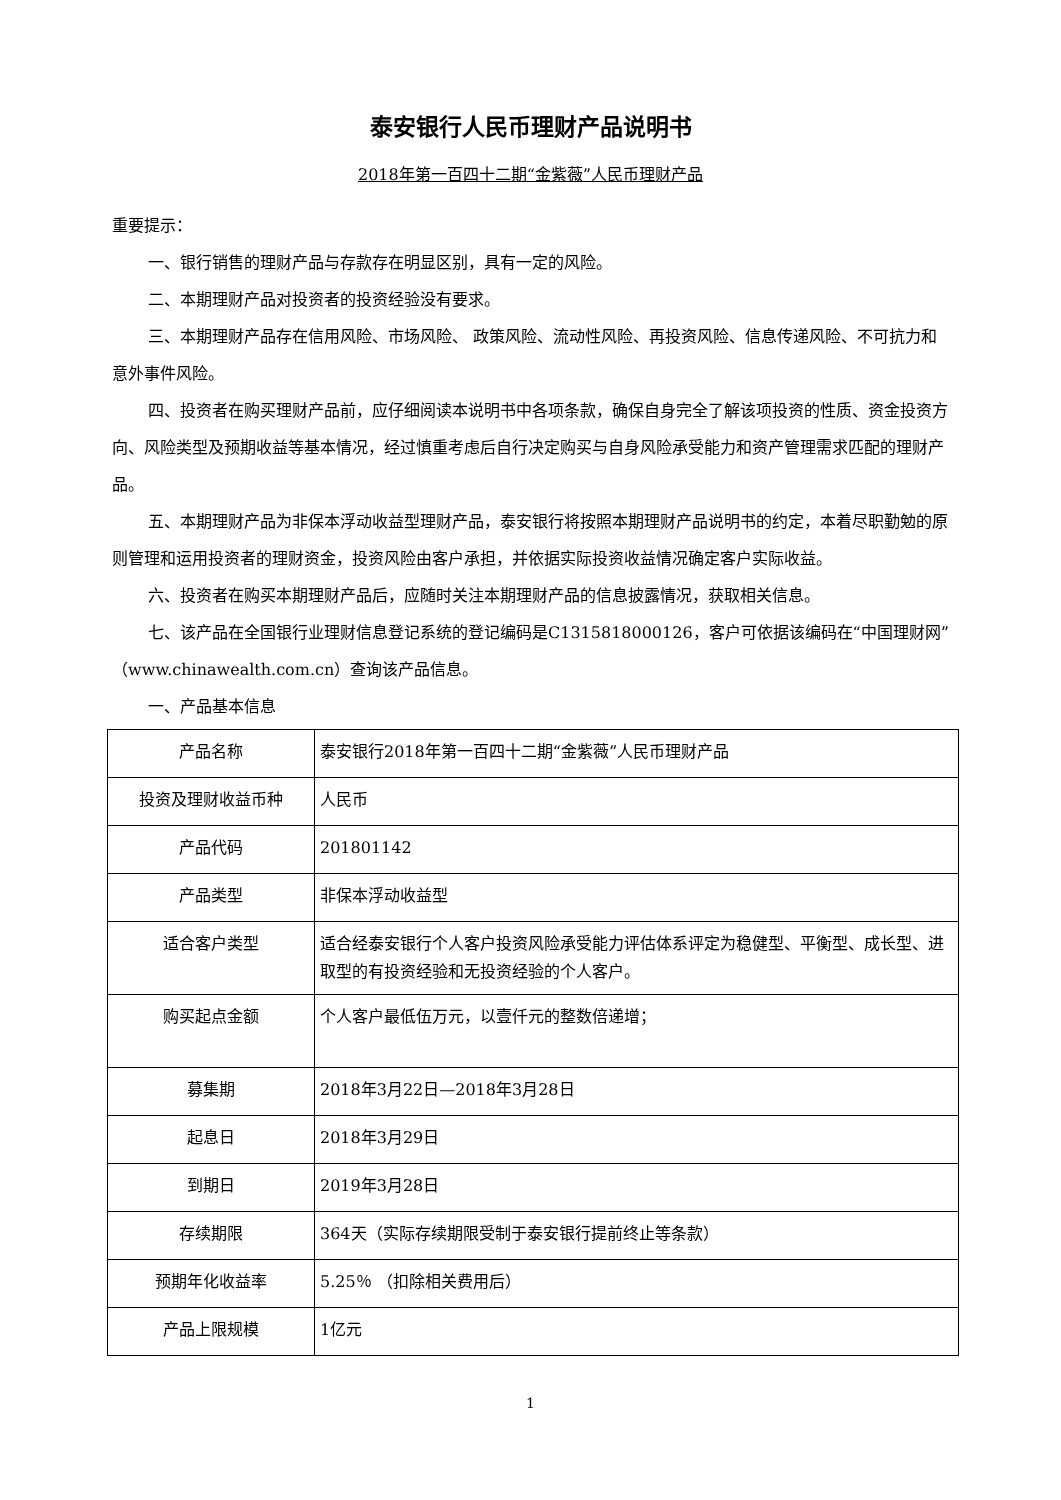泰安银行人民币理财产品说明书
2018年第一百四十二期“金紫薇”人民币理财产品
重要提示：
一、银行销售的理财产品与存款存在明显区别，具有一定的风险。
二、本期理财产品对投资者的投资经验没有要求。
三、本期理财产品存在信用风险、市场风险、 政策风险、流动性风险、再投资风险、信息传递风险、不可抗力和意外事件风险。
四、投资者在购买理财产品前，应仔细阅读本说明书中各项条款，确保自身完全了解该项投资的性质、资金投资方向、风险类型及预期收益等基本情况，经过慎重考虑后自行决定购买与自身风险承受能力和资产管理需求匹配的理财产品。
五、本期理财产品为非保本浮动收益型理财产品，泰安银行将按照本期理财产品说明书的约定，本着尽职勤勉的原则管理和运用投资者的理财资金，投资风险由客户承担，并依据实际投资收益情况确定客户实际收益。
六、投资者在购买本期理财产品后，应随时关注本期理财产品的信息披露情况，获取相关信息。
七、该产品在全国银行业理财信息登记系统的登记编码是C1315818000126，客户可依据该编码在“中国理财网”（www.chinawealth.com.cn）查询该产品信息。
一、产品基本信息
| 产品名称 | 泰安银行2018年第一百四十二期“金紫薇”人民币理财产品 |
| 投资及理财收益币种 | 人民币 |
| 产品代码 | 201801142 |
| 产品类型 | 非保本浮动收益型 |
| 适合客户类型 | 适合经泰安银行个人客户投资风险承受能力评估体系评定为稳健型、平衡型、成长型、进取型的有投资经验和无投资经验的个人客户。 |
| 购买起点金额 | 个人客户最低伍万元，以壹仟元的整数倍递增； |
| 募集期 | 2018年3月22日—2018年3月28日 |
| 起息日 | 2018年3月29日 |
| 到期日 | 2019年3月28日 |
| 存续期限 | 364天（实际存续期限受制于泰安银行提前终止等条款） |
| 预期年化收益率 | 5.25％ （扣除相关费用后） |
| 产品上限规模 | 1亿元 |
1